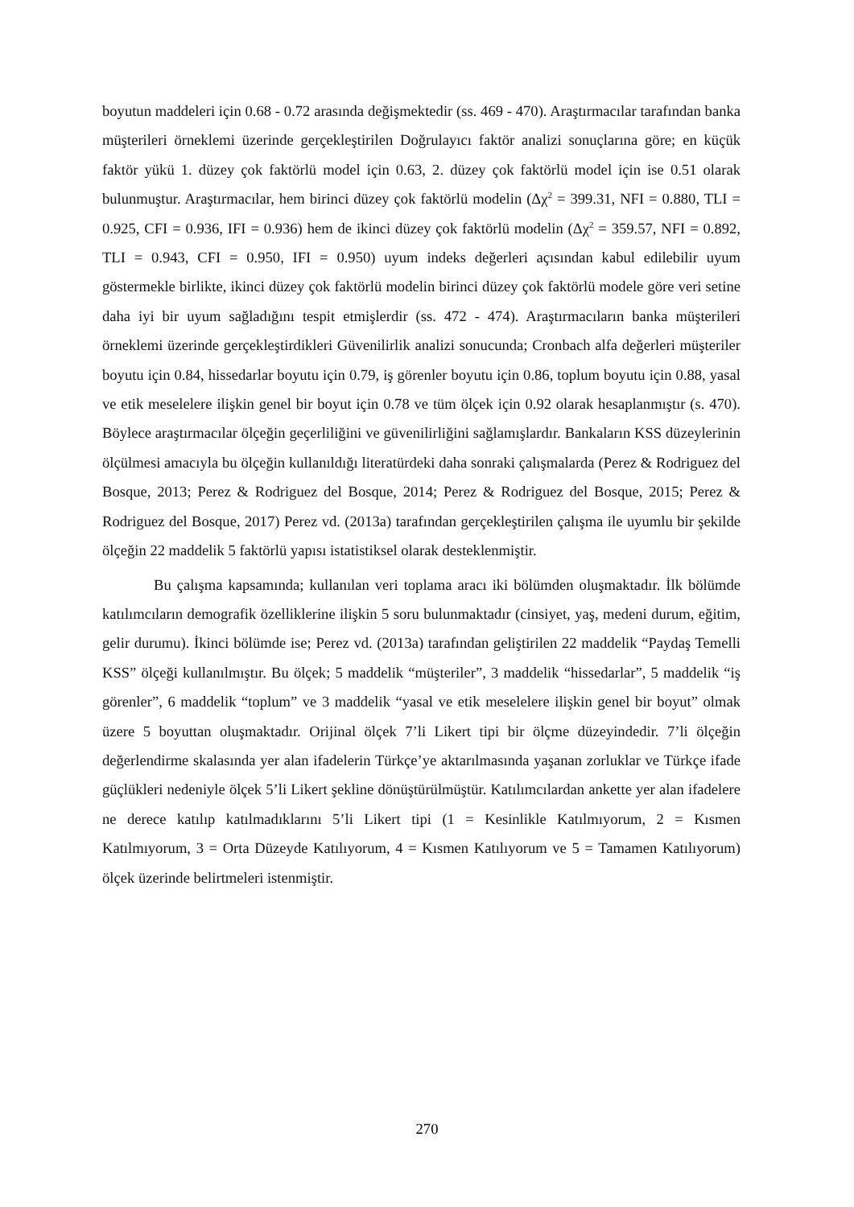boyutun maddeleri için 0.68 - 0.72 arasında değişmektedir (ss. 469 - 470). Araştırmacılar tarafından banka müşterileri örneklemi üzerinde gerçekleştirilen Doğrulayıcı faktör analizi sonuçlarına göre; en küçük faktör yükü 1. düzey çok faktörlü model için 0.63, 2. düzey çok faktörlü model için ise 0.51 olarak bulunmuştur. Araştırmacılar, hem birinci düzey çok faktörlü modelin (Δχ<sup>2</sup> = 399.31, NFI = 0.880, TLI = 0.925, CFI = 0.936, IFI = 0.936) hem de ikinci düzey çok faktörlü modelin (Δχ<sup>2</sup> = 359.57, NFI = 0.892, TLI = 0.943, CFI = 0.950, IFI = 0.950) uyum indeks değerleri açısından kabul edilebilir uyum göstermekle birlikte, ikinci düzey çok faktörlü modelin birinci düzey çok faktörlü modele göre veri setine daha iyi bir uyum sağladığını tespit etmişlerdir (ss. 472 - 474). Araştırmacıların banka müşterileri örneklemi üzerinde gerçekleştirdikleri Güvenilirlik analizi sonucunda; Cronbach alfa değerleri müşteriler boyutu için 0.84, hissedarlar boyutu için 0.79, iş görenler boyutu için 0.86, toplum boyutu için 0.88, yasal ve etik meselelere ilişkin genel bir boyut için 0.78 ve tüm ölçek için 0.92 olarak hesaplanmıştır (s. 470). Böylece araştırmacılar ölçeğin geçerliliğini ve güvenilirliğini sağlamışlardır. Bankaların KSS düzeylerinin ölçülmesi amacıyla bu ölçeğin kullanıldığı literatürdeki daha sonraki çalışmalarda (Perez & Rodriguez del Bosque, 2013; Perez & Rodriguez del Bosque, 2014; Perez & Rodriguez del Bosque, 2015; Perez & Rodriguez del Bosque, 2017) Perez vd. (2013a) tarafından gerçekleştirilen çalışma ile uyumlu bir şekilde ölçeğin 22 maddelik 5 faktörlü yapısı istatistiksel olarak desteklenmiştir.
Bu çalışma kapsamında; kullanılan veri toplama aracı iki bölümden oluşmaktadır. İlk bölümde katılımcıların demografik özelliklerine ilişkin 5 soru bulunmaktadır (cinsiyet, yaş, medeni durum, eğitim, gelir durumu). İkinci bölümde ise; Perez vd. (2013a) tarafından geliştirilen 22 maddelik “Paydaş Temelli KSS” ölçeği kullanılmıştır. Bu ölçek; 5 maddelik “müşteriler”, 3 maddelik “hissedarlar”, 5 maddelik “iş görenler”, 6 maddelik “toplum” ve 3 maddelik “yasal ve etik meselelere ilişkin genel bir boyut” olmak üzere 5 boyuttan oluşmaktadır. Orijinal ölçek 7’li Likert tipi bir ölçme düzeyindedir. 7’li ölçeğin değerlendirme skalasında yer alan ifadelerin Türkçe’ye aktarılmasında yaşanan zorluklar ve Türkçe ifade güçlükleri nedeniyle ölçek 5’li Likert şekline dönüştürülmüştür. Katılımcılardan ankette yer alan ifadelere ne derece katılıp katılmadıklarını 5’li Likert tipi (1 = Kesinlikle Katılmıyorum, 2 = Kısmen Katılmıyorum, 3 = Orta Düzeyde Katılıyorum, 4 = Kısmen Katılıyorum ve 5 = Tamamen Katılıyorum) ölçek üzerinde belirtmeleri istenmiştir.
270